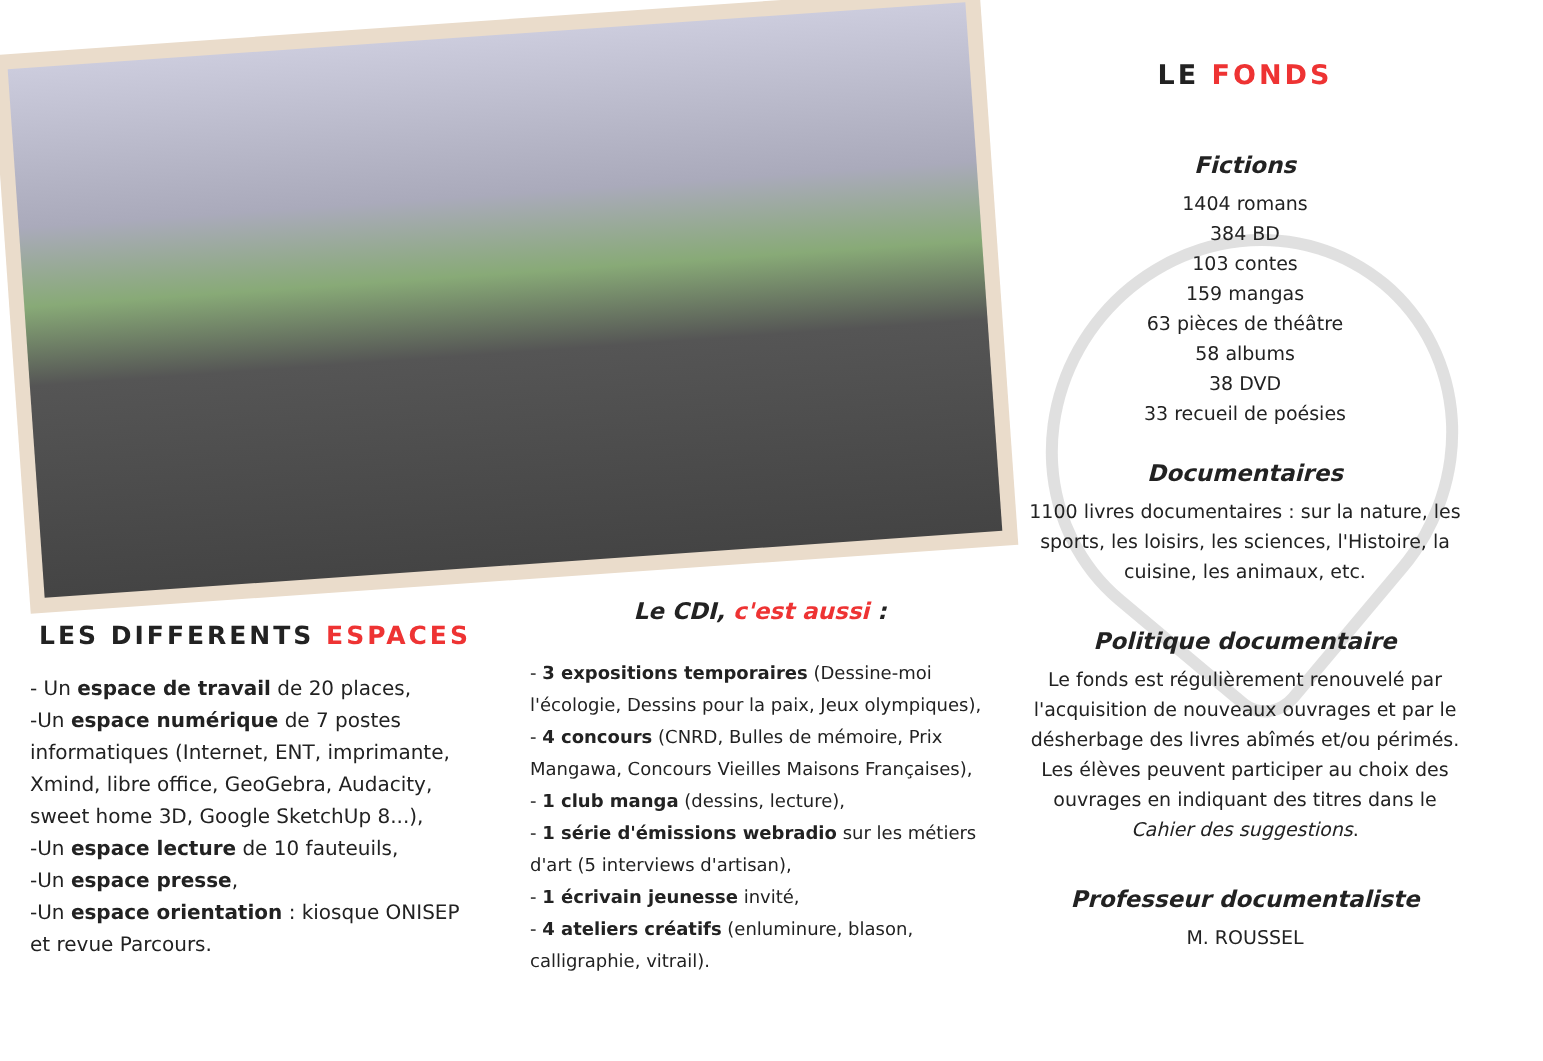LES DIFFERENTS ESPACES
- Un espace de travail de 20 places,
-Un espace numérique de 7 postes informatiques (Internet, ENT, imprimante, Xmind, libre office, GeoGebra, Audacity, sweet home 3D, Google SketchUp 8...),
-Un espace lecture de 10 fauteuils,
-Un espace presse,
-Un espace orientation : kiosque ONISEP et revue Parcours.
Le CDI, c'est aussi :
- 3 expositions temporaires (Dessine-moi l'écologie, Dessins pour la paix, Jeux olympiques),
- 4 concours (CNRD, Bulles de mémoire, Prix Mangawa, Concours Vieilles Maisons Françaises),
- 1 club manga (dessins, lecture),
- 1 série d'émissions webradio sur les métiers d'art (5 interviews d'artisan),
- 1 écrivain jeunesse invité,
- 4 ateliers créatifs (enluminure, blason, calligraphie, vitrail).
LE FONDS
Fictions
1404 romans
384 BD
103 contes
159 mangas
63 pièces de théâtre
58 albums
38 DVD
33 recueil de poésies
Documentaires
1100 livres documentaires : sur la nature, les sports, les loisirs, les sciences, l'Histoire, la cuisine, les animaux, etc.
Politique documentaire
Le fonds est régulièrement renouvelé par l'acquisition de nouveaux ouvrages et par le désherbage des livres abîmés et/ou périmés. Les élèves peuvent participer au choix des ouvrages en indiquant des titres dans le Cahier des suggestions.
Professeur documentaliste
M. ROUSSEL